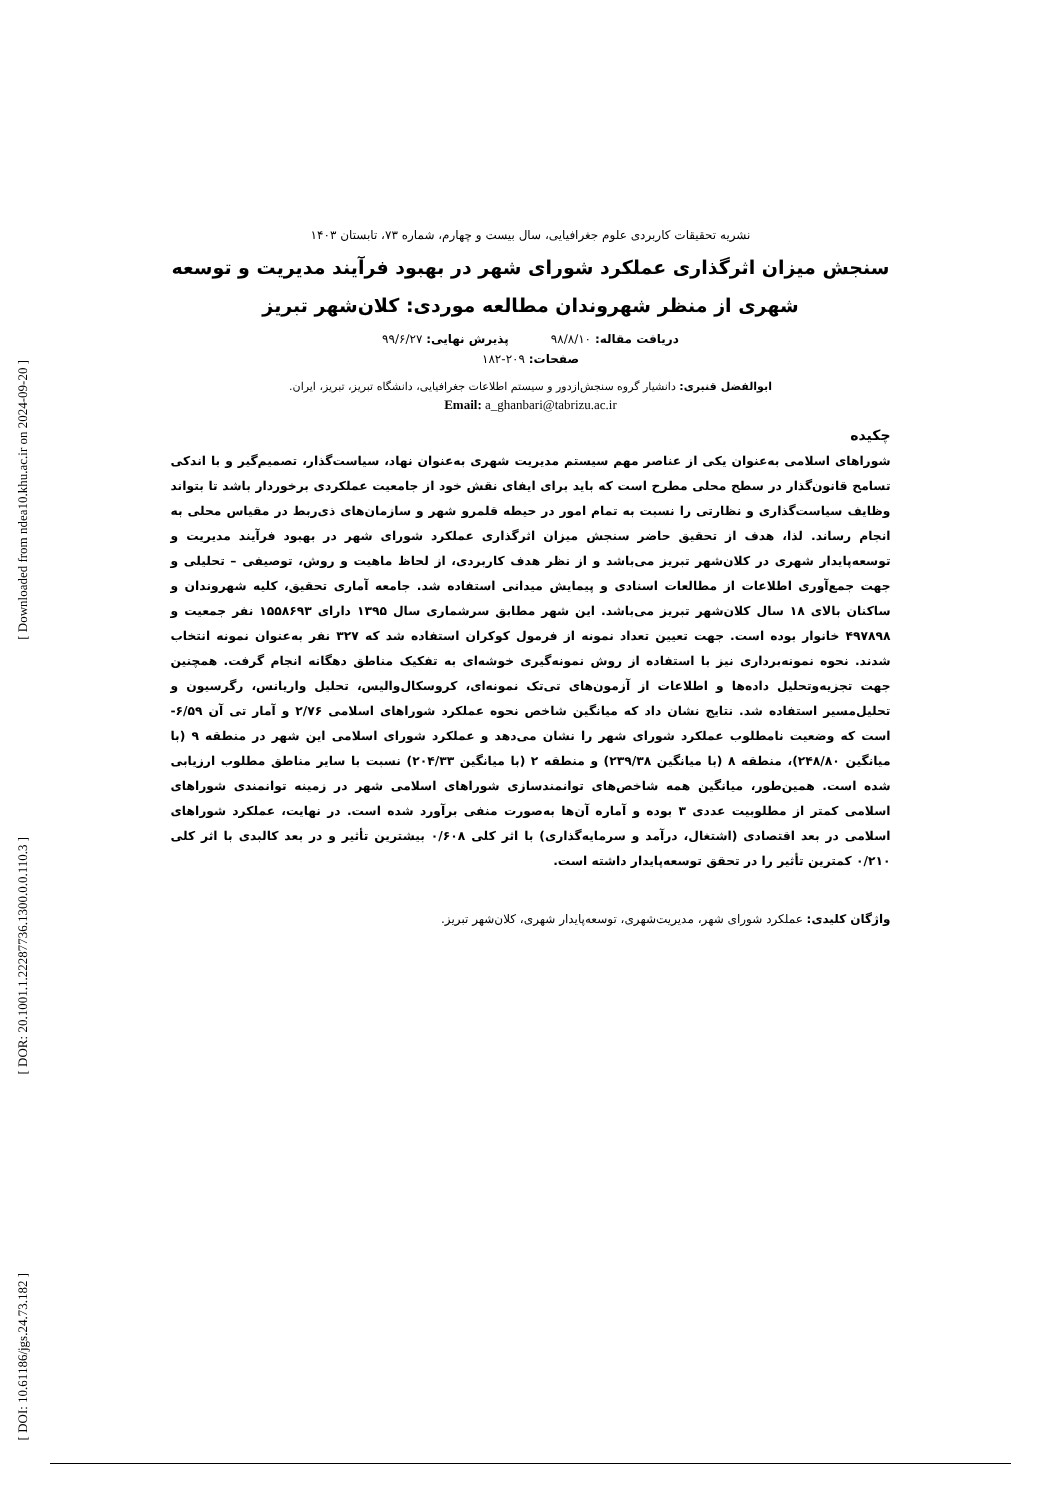[ Downloaded from ndea10.khu.ac.ir on 2024-09-20 ]
[ DOR: 20.1001.1.22287736.1300.0.0.110.3 ]
[ DOI: 10.61186/jgs.24.73.182 ]
نشریه تحقیقات کاربردی علوم جغرافیایی، سال بیست و چهارم، شماره ۷۳، تابستان ۱۴۰۳
سنجش میزان اثرگذاری عملکرد شورای شهر در بهبود فرآیند مدیریت و توسعه شهری از منظر شهروندان مطالعه موردی: کلان‌شهر تبریز
دریافت مقاله: ۹۸/۸/۱۰ پذیرش نهایی: ۹۹/۶/۲۷
صفحات: ۲۰۹-۱۸۲
ابوالفضل قنبری: دانشیار گروه سنجش‌ازدور و سیستم اطلاعات جغرافیایی، دانشگاه تبریز، تبریز، ایران.
Email: a_ghanbari@tabrizu.ac.ir
چکیده
شوراهای اسلامی به‌عنوان یکی از عناصر مهم سیستم مدیریت شهری به‌عنوان نهاد، سیاست‌گذار، تصمیم‌گیر و با اندکی تسامح قانون‌گذار در سطح محلی مطرح است که باید برای ایفای نقش خود از جامعیت عملکردی برخوردار باشد تا بتواند وظایف سیاست‌گذاری و نظارتی را نسبت به تمام امور در حیطه قلمرو شهر و سازمان‌های ذی‌ربط در مقیاس محلی به انجام رساند. لذا، هدف از تحقیق حاضر سنجش میزان اثرگذاری عملکرد شورای شهر در بهبود فرآیند مدیریت و توسعه‌پایدار شهری در کلان‌شهر تبریز می‌باشد و از نظر هدف کاربردی، از لحاظ ماهیت و روش، توصیفی – تحلیلی و جهت جمع‌آوری اطلاعات از مطالعات اسنادی و پیمایش میدانی استفاده شد. جامعه آماری تحقیق، کلیه شهروندان و ساکنان بالای ۱۸ سال کلان‌شهر تبریز می‌باشد. این شهر مطابق سرشماری سال ۱۳۹۵ دارای ۱۵۵۸۶۹۳ نفر جمعیت و ۴۹۷۸۹۸ خانوار بوده است. جهت تعیین تعداد نمونه از فرمول کوکران استفاده شد که ۳۲۷ نفر به‌عنوان نمونه انتخاب شدند. نحوه نمونه‌برداری نیز با استفاده از روش نمونه‌گیری خوشه‌ای به تفکیک مناطق دهگانه انجام گرفت. همچنین جهت تجزیه‌وتحلیل داده‌ها و اطلاعات از آزمون‌های تی‌تک نمونه‌ای، کروسکال‌والیس، تحلیل واریانس، رگرسیون و تحلیل‌مسیر استفاده شد. نتایج نشان داد که میانگین شاخص نحوه عملکرد شوراهای اسلامی ۲/۷۶ و آمار تی آن ۶/۵۹- است که وضعیت نامطلوب عملکرد شورای شهر را نشان می‌دهد و عملکرد شورای اسلامی این شهر در منطقه ۹ (با میانگین ۲۴۸/۸۰)، منطقه ۸ (با میانگین ۲۳۹/۳۸) و منطقه ۲ (با میانگین ۲۰۴/۳۳) نسبت با سایر مناطق مطلوب ارزیابی شده است. همین‌طور، میانگین همه شاخص‌های توانمندسازی شوراهای اسلامی شهر در زمینه توانمندی شوراهای اسلامی کمتر از مطلوبیت عددی ۳ بوده و آماره آن‌ها به‌صورت منفی برآورد شده است. در نهایت، عملکرد شوراهای اسلامی در بعد اقتصادی (اشتغال، درآمد و سرمایه‌گذاری) با اثر کلی ۰/۶۰۸ بیشترین تأثیر و در بعد کالبدی با اثر کلی ۰/۲۱۰ کمترین تأثیر را در تحقق توسعه‌پایدار داشته است.
واژگان کلیدی: عملکرد شورای شهر، مدیریت‌شهری، توسعه‌پایدار شهری، کلان‌شهر تبریز.